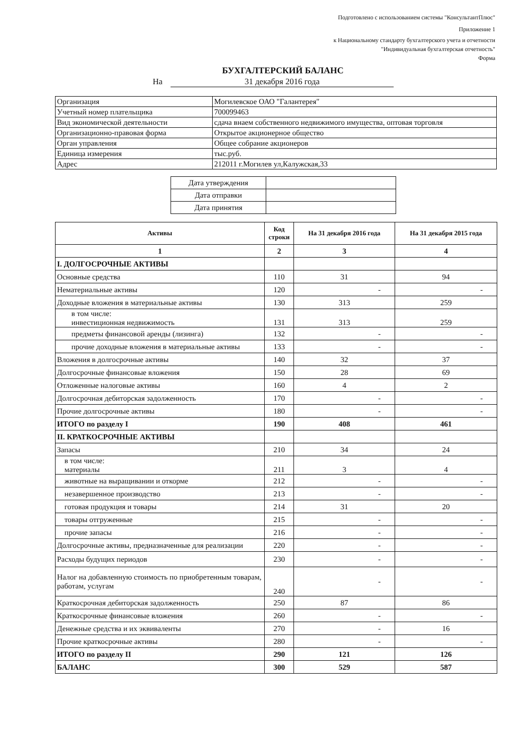Подготовлено с использованием системы "КонсультантПлюс"
Приложение 1
к Национальному стандарту бухгалтерского учета и отчетности
"Индивидуальная бухгалтерская отчетность"
Форма
БУХГАЛТЕРСКИЙ БАЛАНС
На 31 декабря 2016 года
| Организация | Могилевское ОАО "Галантерея" |
| Учетный номер плательщика | 700099463 |
| Вид экономической деятельности | сдача внаем собственного недвижимого имущества, оптовая торговля |
| Организационно-правовая форма | Открытое акционерное общество |
| Орган управления | Общее собрание акционеров |
| Единица измерения | тыс.руб. |
| Адрес | 212011 г.Могилев ул,Калужская,33 |
| Дата утверждения | |
| Дата отправки | |
| Дата принятия | |
| Активы | Код строки | На 31 декабря 2016 года | На 31 декабря 2015 года |
| --- | --- | --- | --- |
| 1 | 2 | 3 | 4 |
| I. ДОЛГОСРОЧНЫЕ АКТИВЫ | | | |
| Основные средства | 110 | 31 | 94 |
| Нематериальные активы | 120 | - | - |
| Доходные вложения в материальные активы | 130 | 313 | 259 |
| в том числе: инвестиционная недвижимость | 131 | 313 | 259 |
| предметы финансовой аренды (лизинга) | 132 | - | - |
| прочие доходные вложения в материальные активы | 133 | - | - |
| Вложения в долгосрочные активы | 140 | 32 | 37 |
| Долгосрочные финансовые вложения | 150 | 28 | 69 |
| Отложенные налоговые активы | 160 | 4 | 2 |
| Долгосрочная дебиторская задолженность | 170 | - | - |
| Прочие долгосрочные активы | 180 | - | - |
| ИТОГО по разделу I | 190 | 408 | 461 |
| II. КРАТКОСРОЧНЫЕ АКТИВЫ | | | |
| Запасы | 210 | 34 | 24 |
| в том числе: материалы | 211 | 3 | 4 |
| животные на выращивании и откорме | 212 | - | - |
| незавершенное производство | 213 | - | - |
| готовая продукция и товары | 214 | 31 | 20 |
| товары отгруженные | 215 | - | - |
| прочие запасы | 216 | - | - |
| Долгосрочные активы, предназначенные для реализации | 220 | - | - |
| Расходы будущих периодов | 230 | - | - |
| Налог на добавленную стоимость по приобретенным товарам, работам, услугам | 240 | - | - |
| Краткосрочная дебиторская задолженность | 250 | 87 | 86 |
| Краткосрочные финансовые вложения | 260 | - | - |
| Денежные средства и их эквиваленты | 270 | - | 16 |
| Прочие краткосрочные активы | 280 | - | - |
| ИТОГО по разделу II | 290 | 121 | 126 |
| БАЛАНС | 300 | 529 | 587 |